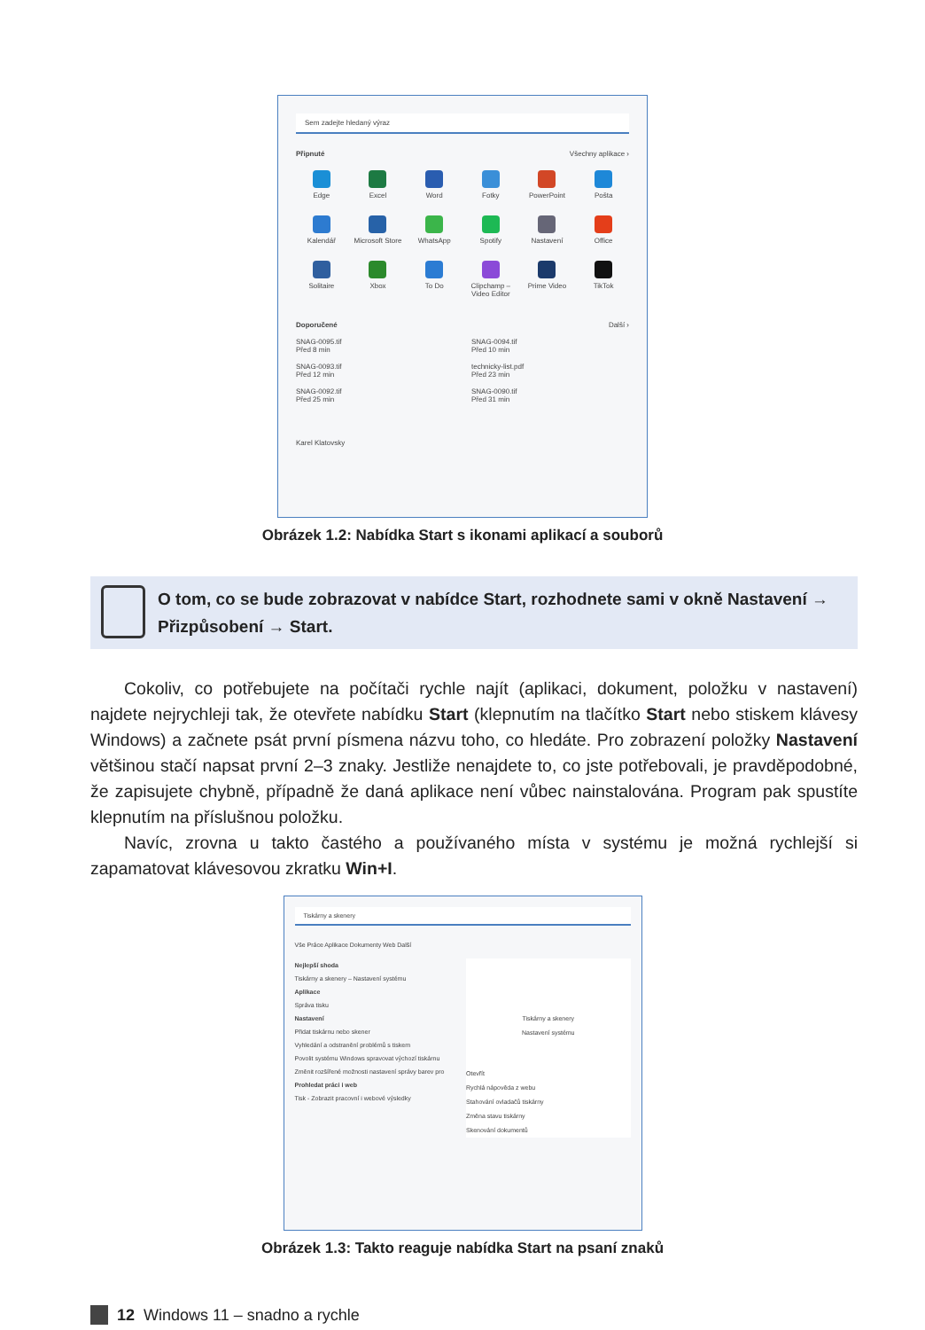Sem zadejte hledaný výraz
Připnuté Všechny aplikace ›
Edge
Excel
Word
Fotky
PowerPoint
Pošta
Kalendář
Microsoft Store
WhatsApp
Spotify
Nastavení
Office
Solitaire
Xbox
To Do
Clipchamp – Video Editor
Prime Video
TikTok
Doporučené Další ›
SNAG-0095.tif
Před 8 min
SNAG-0094.tif
Před 10 min
SNAG-0093.tif
Před 12 min
technicky-list.pdf
Před 23 min
SNAG-0092.tif
Před 25 min
SNAG-0090.tif
Před 31 min
Karel Klatovsky
Obrázek 1.2: Nabídka Start s ikonami aplikací a souborů
O tom, co se bude zobrazovat v nabídce Start, rozhodnete sami v okně Nastavení → Přizpůsobení → Start.
Cokoliv, co potřebujete na počítači rychle najít (aplikaci, dokument, položku v nastavení) najdete nejrychleji tak, že otevřete nabídku Start (klepnutím na tlačítko Start nebo stiskem klávesy Windows) a začnete psát první písmena názvu toho, co hledáte. Pro zobrazení položky Nastavení většinou stačí napsat první 2–3 znaky. Jestliže nenajdete to, co jste potřebovali, je pravděpodobné, že zapisujete chybně, případně že daná aplikace není vůbec nainstalována. Program pak spustíte klepnutím na příslušnou položku.
Navíc, zrovna u takto častého a používaného místa v systému je možná rychlejší si zapamatovat klávesovou zkratku Win+I.
Tiskárny a skenery
Vše Práce Aplikace Dokumenty Web Další
Nejlepší shoda
Tiskárny a skenery – Nastavení systému
Aplikace
Správa tisku
Nastavení
Přidat tiskárnu nebo skener
Vyhledání a odstranění problémů s tiskem
Povolit systému Windows spravovat výchozí tiskárnu
Změnit rozšířené možnosti nastavení správy barev pro
Prohledat práci i web
Tisk - Zobrazit pracovní i webové výsledky
Tiskárny a skenery
Nastavení systému
Otevřít
Rychlá nápověda z webu
Stahování ovladačů tiskárny
Změna stavu tiskárny
Skenování dokumentů
Obrázek 1.3: Takto reaguje nabídka Start na psaní znaků
12 Windows 11 – snadno a rychle